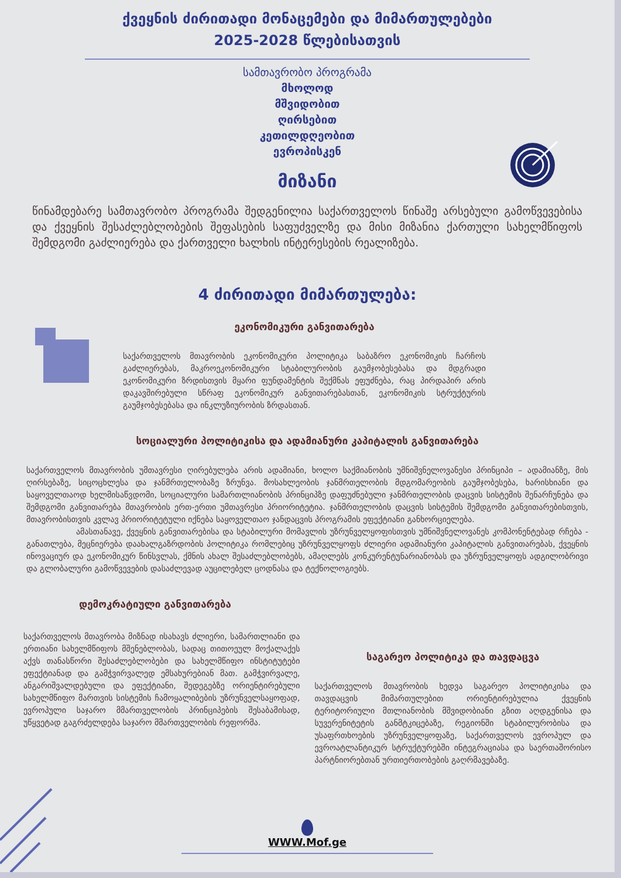ქვეყნის ძირითადი მონაცემები და მიმართულებები
2025-2028 წლებისათვის
სამთავრობო პროგრამა
მხოლოდ
მშვიდობით
ღირსებით
კეთილდღეობით
ევროპისკენ
მიზანი
წინამდებარე სამთავრობო პროგრამა შედგენილია საქართველოს წინაშე არსებული გამოწვევებისა და ქვეყნის შესაძლებლობების შეფასების საფუძველზე და მისი მიზანია ქართული სახელმწიფოს შემდგომი გაძლიერება და ქართველი ხალხის ინტერესების რეალიზება.
4 ძირითადი მიმართულება:
ეკონომიკური განვითარება
საქართველოს მთავრობის ეკონომიკური პოლიტიკა საბაზრო ეკონომიკის ჩარჩოს გაძლიერებას, მაკროეკონომიკური სტაბილურობის გაუმჯობესებასა და მდგრადი ეკონომიკური ზრდისთვის მყარი ფუნდამენტის შექმნას ეფუძნება, რაც პირდაპირ არის დაკავშირებული სწრაფ ეკონომიკურ განვითარებასთან, ეკონომიკის სტრუქტურის გაუმჯობესებასა და ინკლუზიურობის ზრდასთან.
სოციალური პოლიტიკისა და ადამიანური კაპიტალის განვითარება
საქართველოს მთავრობის უმთავრესი ღირებულება არის ადამიანი, ხოლო საქმიანობის უმნიშვნელოვანესი პრინციპი – ადამიანზე, მის ღირსებაზე, სიცოცხლესა და ჯანმრთელობაზე ზრუნვა. მოსახლეობის ჯანმრთელობის მდგომარეობის გაუმჯობესება, ხარისხიანი და საყოველთაოდ ხელმისაწვდომი, სოციალური სამართლიანობის პრინციპზე დაფუძნებული ჯანმრთელობის დაცვის სისტემის შენარჩუნება და შემდგომი განვითარება მთავრობის ერთ-ერთი უმთავრესი პრიორიტეტია. ჯანმრთელობის დაცვის სისტემის შემდგომი განვითარებისთვის, მთავრობისთვის კვლავ პრიორიტეტული იქნება საყოველთაო ჯანდაცვის პროგრამის ეფექტიანი განხორციელება.
ამასთანავე, ქვეყნის განვითარებისა და სტაბილური მომავლის უზრუნველყოფისთვის უმნიშვნელოვანეს კომპონენტებად რჩება - განათლება, მეცნიერება დაახალგაზრდობის პოლიტიკა რომლებიც უზრუნველყოფს ძლიერი ადამიანური კაპიტალის განვითარებას, ქვეყნის ინოვაციურ და ეკონომიკურ წინსვლას, ქმნის ახალ შესაძლებლობებს, ამაღლებს კონკურენტუნარიანობას და უზრუნველყოფს ადგილობრივი და გლობალური გამოწვევების დასაძლევად აუცილებელ ცოდნასა და ტექნოლოგიებს.
დემოკრატიული განვითარება
საქართველოს მთავრობა მიზნად ისახავს ძლიერი, სამართლიანი და ერთიანი სახელმწიფოს მშენებლობას, სადაც თითოეულ მოქალაქეს აქვს თანასწორი შესაძლებლობები და სახელმწიფო ინსტიტუტები ეფექტიანად და გამჭვირვალედ ემსახურებიან მათ. გამჭვირვალე, ანგარიშვალდებული და ეფექტიანი, შედეგებზე ორიენტირებული სახელმწიფო მართვის სისტემის ჩამოყალიბების უზრუნველსაყოფად, ევროპული საჯარო მმართველობის პრინციპების შესაბამისად, უწყვეტად გაგრძელდება საჯარო მმართველობის რეფორმა.
საგარეო პოლიტიკა და თავდაცვა
საქართველოს მთავრობის ხედვა საგარეო პოლიტიკისა და თავდაცვის მიმართულებით ორიენტირებულია ქვეყნის ტერიტორიული მთლიანობის მშვიდობიანი გზით აღდგენისა და სუვერენიტეტის განმტკიცებაზე, რეგიონში სტაბილურობისა და უსაფრთხოების უზრუნველყოფაზე, საქართველოს ევროპულ და ევროატლანტიკურ სტრუქტურებში ინტეგრაციასა და საერთაშორისო პარტნიორებთან ურთიერთობების გაღრმავებაზე.
WWW.Mof.ge